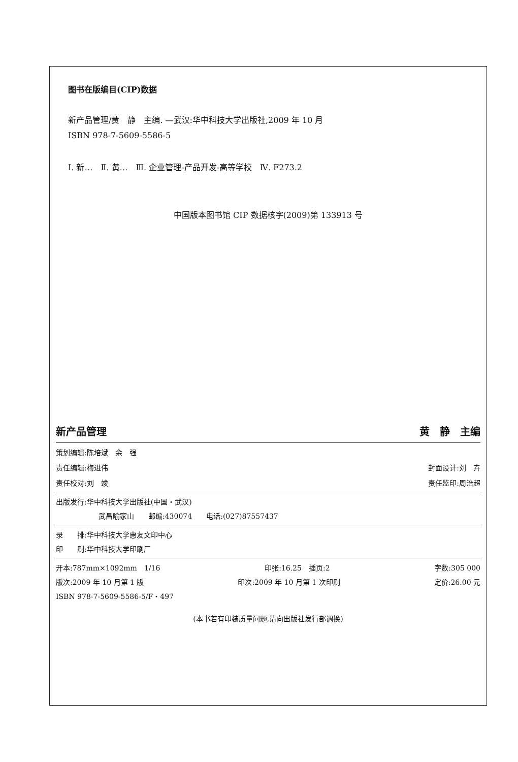图书在版编目(CIP)数据
新产品管理/黄　静　主编. —武汉:华中科技大学出版社,2009 年 10 月
ISBN 978-7-5609-5586-5
Ⅰ. 新…　Ⅱ. 黄…　Ⅲ. 企业管理-产品开发-高等学校　Ⅳ. F273.2
中国版本图书馆 CIP 数据核字(2009)第 133913 号
新产品管理 黄　静　主编
策划编辑:陈培斌　余　强
责任编辑:梅进伟 封面设计:刘　卉
责任校对:刘　竣 责任监印:周治超
出版发行:华中科技大学出版社(中国・武汉)
武昌喻家山　　邮编:430074　　电话:(027)87557437
录　　排:华中科技大学惠友文印中心
印　　刷:华中科技大学印刷厂
开本:787mm×1092mm　1/16 印张:16.25　插页:2 字数:305 000
版次:2009 年 10 月第 1 版 印次:2009 年 10 月第 1 次印刷 定价:26.00 元
ISBN 978-7-5609-5586-5/F・497
(本书若有印装质量问题,请向出版社发行部调换)